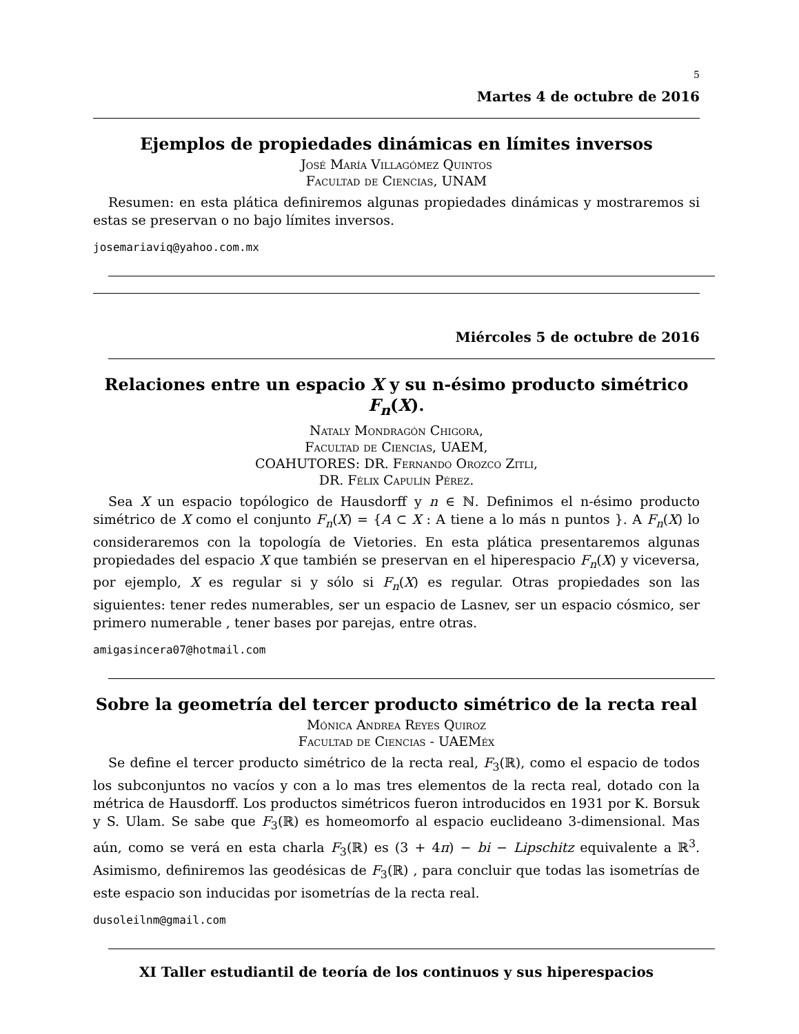5
Martes 4 de octubre de 2016
Ejemplos de propiedades dinámicas en límites inversos
José María Villagómez Quintos
Facultad de Ciencias, UNAM
Resumen: en esta plática definiremos algunas propiedades dinámicas y mostraremos si estas se preservan o no bajo límites inversos.
josemariaviq@yahoo.com.mx
Miércoles 5 de octubre de 2016
Relaciones entre un espacio X y su n-ésimo producto simétrico F<sub>n</sub>(X).
Nataly Mondragón Chigora,
Facultad de Ciencias, UAEM,
COAHUTORES: DR. Fernando Orozco Zitli,
DR. Félix Capulín Pérez.
Sea X un espacio topólogico de Hausdorff y n ∈ ℕ. Definimos el n-ésimo producto simétrico de X como el conjunto F<sub>n</sub>(X) = {A ⊂ X : A tiene a lo más n puntos }. A F<sub>n</sub>(X) lo consideraremos con la topología de Vietories. En esta plática presentaremos algunas propiedades del espacio X que también se preservan en el hiperespacio F<sub>n</sub>(X) y viceversa, por ejemplo, X es regular si y sólo si F<sub>n</sub>(X) es regular. Otras propiedades son las siguientes: tener redes numerables, ser un espacio de Lasnev, ser un espacio cósmico, ser primero numerable , tener bases por parejas, entre otras.
amigasincera07@hotmail.com
Sobre la geometría del tercer producto simétrico de la recta real
Mónica Andrea Reyes Quiroz
Facultad de Ciencias - UAEMéx
Se define el tercer producto simétrico de la recta real, F<sub>3</sub>(ℝ), como el espacio de todos los subconjuntos no vacíos y con a lo mas tres elementos de la recta real, dotado con la métrica de Hausdorff. Los productos simétricos fueron introducidos en 1931 por K. Borsuk y S. Ulam. Se sabe que F<sub>3</sub>(ℝ) es homeomorfo al espacio euclideano 3-dimensional. Mas aún, como se verá en esta charla F<sub>3</sub>(ℝ) es (3 + 4π) − bi − Lipschitz equivalente a ℝ<sup>3</sup>. Asimismo, definiremos las geodésicas de F<sub>3</sub>(ℝ) , para concluir que todas las isometrías de este espacio son inducidas por isometrías de la recta real.
dusoleilnm@gmail.com
XI Taller estudiantil de teoría de los continuos y sus hiperespacios